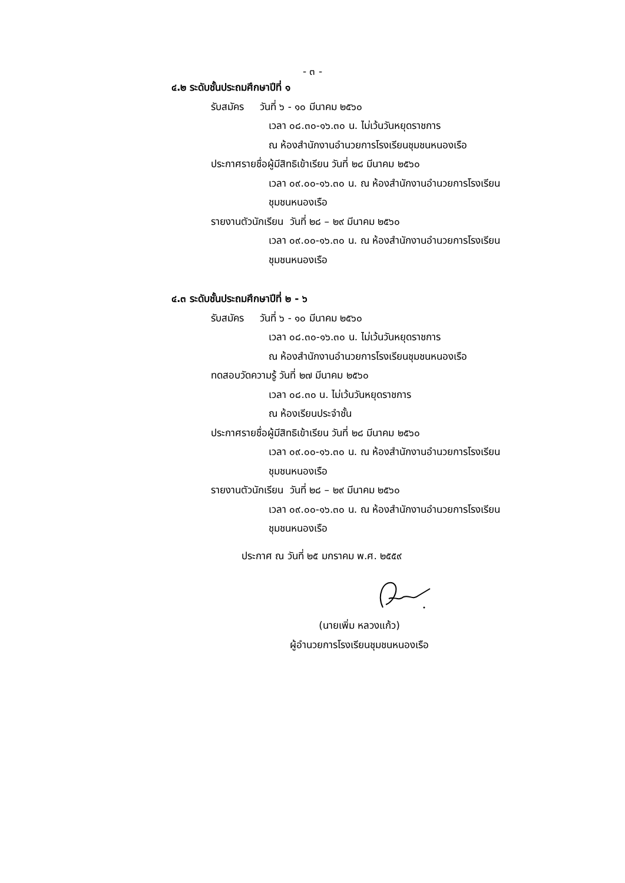- ๓ -
๔.๒ ระดับชั้นประถมศึกษาปีที่ ๑
รับสมัคร วันที่ ๖ - ๑๐ มีนาคม ๒๕๖๐
เวลา ๐๘.๓๐-๑๖.๓๐ น. ไม่เว้นวันหยุดราชการ
ณ ห้องสำนักงานอำนวยการโรงเรียนชุมชนหนองเรือ
ประกาศรายชื่อผู้มีสิทธิเข้าเรียน วันที่ ๒๘ มีนาคม ๒๕๖๐
เวลา ๐๙.๐๐-๑๖.๓๐ น. ณ ห้องสำนักงานอำนวยการโรงเรียน
ชุมชนหนองเรือ
รายงานตัวนักเรียน วันที่ ๒๘ – ๒๙ มีนาคม ๒๕๖๐
เวลา ๐๙.๐๐-๑๖.๓๐ น. ณ ห้องสำนักงานอำนวยการโรงเรียน
ชุมชนหนองเรือ
๔.๓ ระดับชั้นประถมศึกษาปีที่ ๒ - ๖
รับสมัคร วันที่ ๖ - ๑๐ มีนาคม ๒๕๖๐
เวลา ๐๘.๓๐-๑๖.๓๐ น. ไม่เว้นวันหยุดราชการ
ณ ห้องสำนักงานอำนวยการโรงเรียนชุมชนหนองเรือ
ทดสอบวัดความรู้ วันที่ ๒๗ มีนาคม ๒๕๖๐
เวลา ๐๘.๓๐ น. ไม่เว้นวันหยุดราชการ
ณ ห้องเรียนประจำชั้น
ประกาศรายชื่อผู้มีสิทธิเข้าเรียน วันที่ ๒๘ มีนาคม ๒๕๖๐
เวลา ๐๙.๐๐-๑๖.๓๐ น. ณ ห้องสำนักงานอำนวยการโรงเรียน
ชุมชนหนองเรือ
รายงานตัวนักเรียน วันที่ ๒๘ – ๒๙ มีนาคม ๒๕๖๐
เวลา ๐๙.๐๐-๑๖.๓๐ น. ณ ห้องสำนักงานอำนวยการโรงเรียน
ชุมชนหนองเรือ
ประกาศ ณ วันที่ ๒๕ มกราคม พ.ศ. ๒๕๕๙
(นายเพิ่ม หลวงแก้ว)
ผู้อำนวยการโรงเรียนชุมชนหนองเรือ